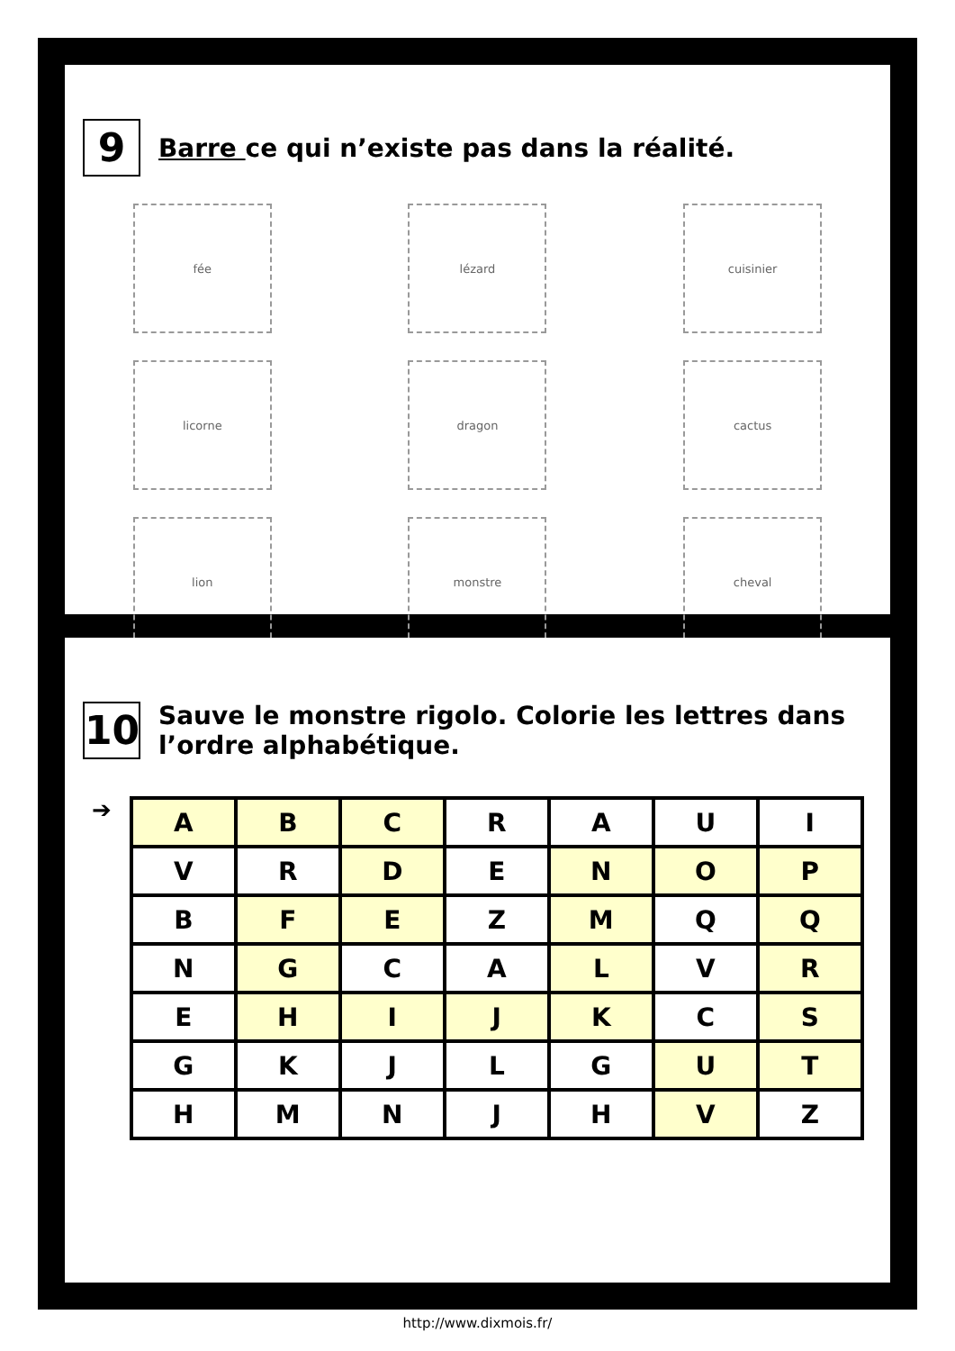9
Barre ce qui n’existe pas dans la réalité.
fée lézard cuisinier
licorne dragon cactus
lion monstre cheval
10
Sauve le monstre rigolo. Colorie les lettres dans l’ordre alphabétique.
➔
| A | B | C | R | A | U | I |
| V | R | D | E | N | O | P |
| B | F | E | Z | M | Q | Q |
| N | G | C | A | L | V | R |
| E | H | I | J | K | C | S |
| G | K | J | L | G | U | T |
| H | M | N | J | H | V | Z |
http://www.dixmois.fr/